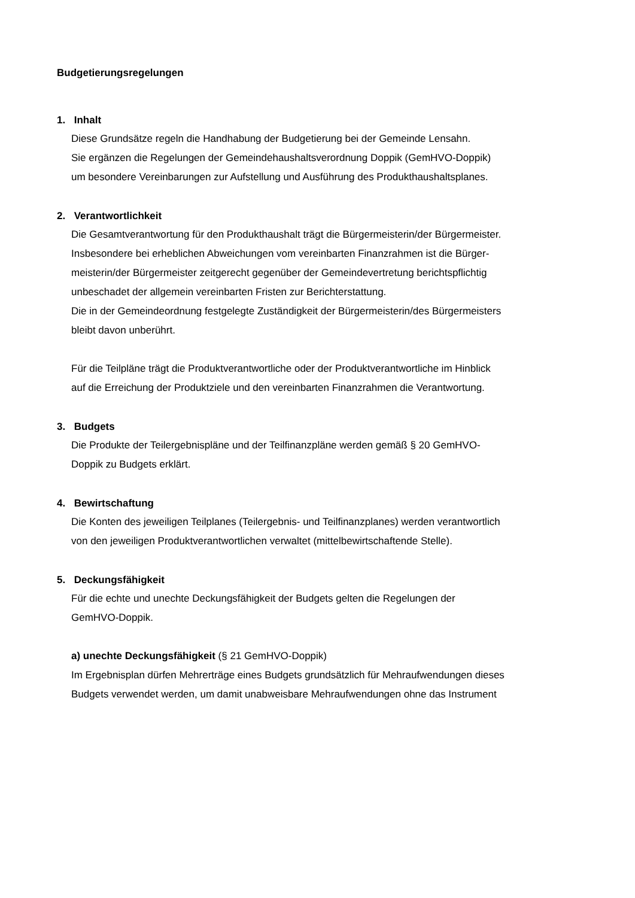Budgetierungsregelungen
1. Inhalt
Diese Grundsätze regeln die Handhabung der Budgetierung bei der Gemeinde Lensahn.
Sie ergänzen die Regelungen der Gemeindehaushaltsverordnung Doppik (GemHVO-Doppik)
um besondere Vereinbarungen zur Aufstellung und Ausführung des Produkthaushaltsplanes.
2. Verantwortlichkeit
Die Gesamtverantwortung für den Produkthaushalt trägt die Bürgermeisterin/der Bürgermeister.
Insbesondere bei erheblichen Abweichungen vom vereinbarten Finanzrahmen ist die Bürger-
meisterin/der Bürgermeister zeitgerecht gegenüber der Gemeindevertretung berichtspflichtig
unbeschadet der allgemein vereinbarten Fristen zur Berichterstattung.
Die in der Gemeindeordnung festgelegte Zuständigkeit der Bürgermeisterin/des Bürgermeisters
bleibt davon unberührt.
Für die Teilpläne trägt die Produktverantwortliche oder der Produktverantwortliche im Hinblick
auf die Erreichung der Produktziele und den vereinbarten Finanzrahmen die Verantwortung.
3. Budgets
Die Produkte der Teilergebnispläne und der Teilfinanzpläne werden gemäß § 20 GemHVO-
Doppik zu Budgets erklärt.
4. Bewirtschaftung
Die Konten des jeweiligen Teilplanes (Teilergebnis- und Teilfinanzplanes) werden verantwortlich
von den jeweiligen Produktverantwortlichen verwaltet (mittelbewirtschaftende Stelle).
5. Deckungsfähigkeit
Für die echte und unechte Deckungsfähigkeit der Budgets gelten die Regelungen der
GemHVO-Doppik.
a) unechte Deckungsfähigkeit (§ 21 GemHVO-Doppik)
Im Ergebnisplan dürfen Mehrerträge eines Budgets grundsätzlich für Mehraufwendungen dieses
Budgets verwendet werden, um damit unabweisbare Mehraufwendungen ohne das Instrument